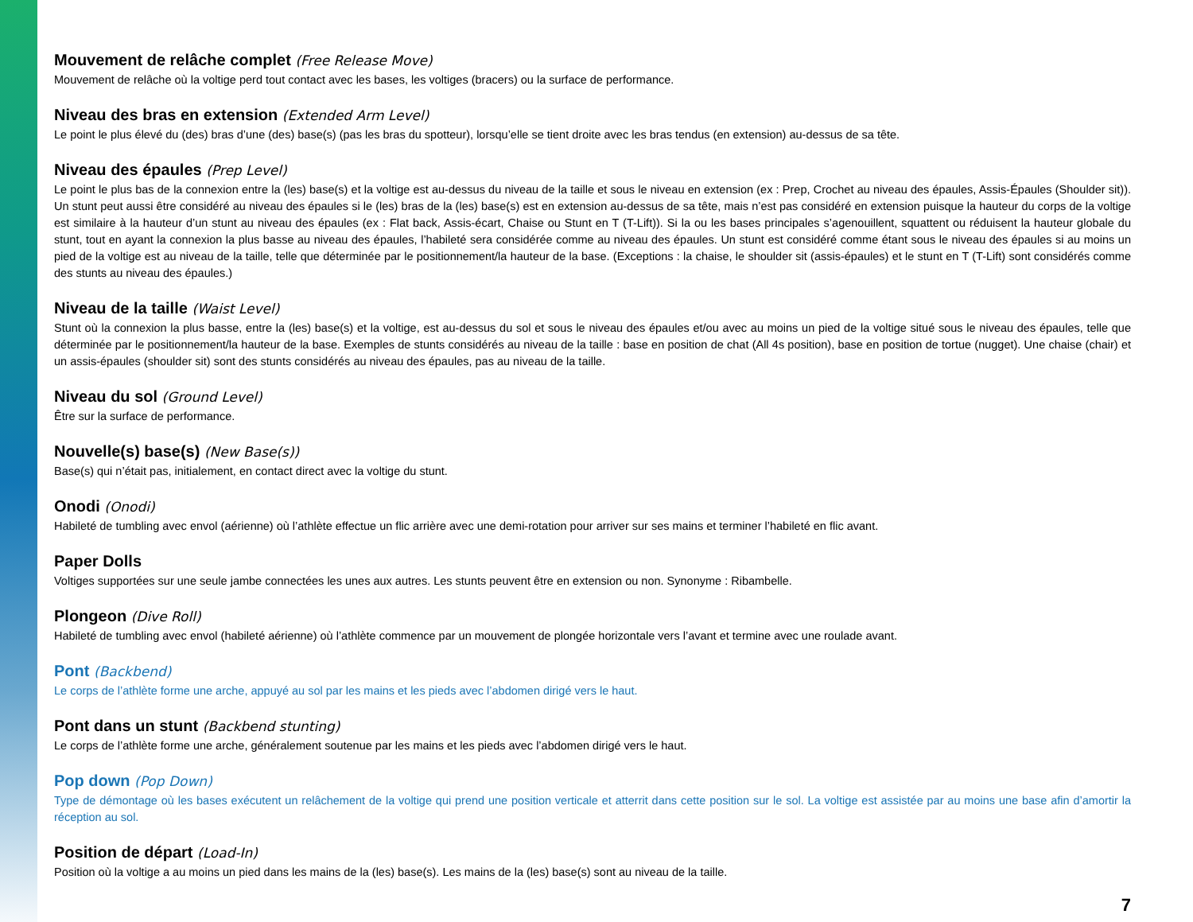Mouvement de relâche complet (Free Release Move)
Mouvement de relâche où la voltige perd tout contact avec les bases, les voltiges (bracers) ou la surface de performance.
Niveau des bras en extension (Extended Arm Level)
Le point le plus élevé du (des) bras d’une (des) base(s) (pas les bras du spotteur), lorsqu’elle se tient droite avec les bras tendus (en extension) au-dessus de sa tête.
Niveau des épaules (Prep Level)
Le point le plus bas de la connexion entre la (les) base(s) et la voltige est au-dessus du niveau de la taille et sous le niveau en extension (ex : Prep, Crochet au niveau des épaules, Assis-Épaules (Shoulder sit)). Un stunt peut aussi être considéré au niveau des épaules si le (les) bras de la (les) base(s) est en extension au-dessus de sa tête, mais n’est pas considéré en extension puisque la hauteur du corps de la voltige est similaire à la hauteur d’un stunt au niveau des épaules (ex : Flat back, Assis-écart, Chaise ou Stunt en T (T-Lift)). Si la ou les bases principales s’agenouillent, squattent ou réduisent la hauteur globale du stunt, tout en ayant la connexion la plus basse au niveau des épaules, l’habileté sera considérée comme au niveau des épaules. Un stunt est considéré comme étant sous le niveau des épaules si au moins un pied de la voltige est au niveau de la taille, telle que déterminée par le positionnement/la hauteur de la base. (Exceptions : la chaise, le shoulder sit (assis-épaules) et le stunt en T (T-Lift) sont considérés comme des stunts au niveau des épaules.)
Niveau de la taille (Waist Level)
Stunt où la connexion la plus basse, entre la (les) base(s) et la voltige, est au-dessus du sol et sous le niveau des épaules et/ou avec au moins un pied de la voltige situé sous le niveau des épaules, telle que déterminée par le positionnement/la hauteur de la base. Exemples de stunts considérés au niveau de la taille : base en position de chat (All 4s position), base en position de tortue (nugget). Une chaise (chair) et un assis-épaules (shoulder sit) sont des stunts considérés au niveau des épaules, pas au niveau de la taille.
Niveau du sol (Ground Level)
Être sur la surface de performance.
Nouvelle(s) base(s) (New Base(s))
Base(s) qui n’était pas, initialement, en contact direct avec la voltige du stunt.
Onodi (Onodi)
Habileté de tumbling avec envol (aérienne) où l’athlète effectue un flic arrière avec une demi-rotation pour arriver sur ses mains et terminer l’habileté en flic avant.
Paper Dolls
Voltiges supportées sur une seule jambe connectées les unes aux autres. Les stunts peuvent être en extension ou non. Synonyme : Ribambelle.
Plongeon (Dive Roll)
Habileté de tumbling avec envol (habileté aérienne) où l’athlète commence par un mouvement de plongée horizontale vers l’avant et termine avec une roulade avant.
Pont (Backbend)
Le corps de l’athlète forme une arche, appuyé au sol par les mains et les pieds avec l’abdomen dirigé vers le haut.
Pont dans un stunt (Backbend stunting)
Le corps de l’athlète forme une arche, généralement soutenue par les mains et les pieds avec l’abdomen dirigé vers le haut.
Pop down (Pop Down)
Type de démontage où les bases exécutent un relâchement de la voltige qui prend une position verticale et atterrit dans cette position sur le sol. La voltige est assistée par au moins une base afin d’amortir la réception au sol.
Position de départ (Load-In)
Position où la voltige a au moins un pied dans les mains de la (les) base(s). Les mains de la (les) base(s) sont au niveau de la taille.
7